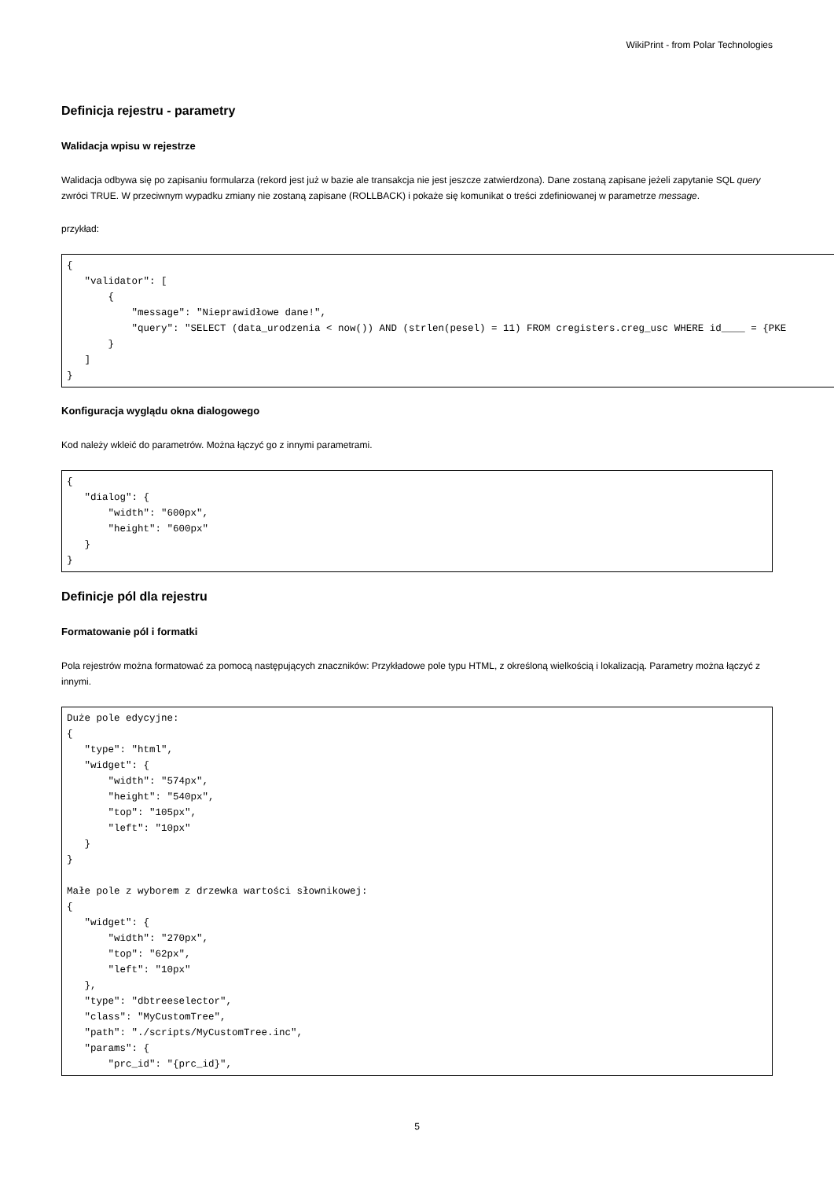WikiPrint - from Polar Technologies
Definicja rejestru - parametry
Walidacja wpisu w rejestrze
Walidacja odbywa się po zapisaniu formularza (rekord jest już w bazie ale transakcja nie jest jeszcze zatwierdzona). Dane zostaną zapisane jeżeli zapytanie SQL query zwróci TRUE. W przeciwnym wypadku zmiany nie zostaną zapisane (ROLLBACK) i pokaże się komunikat o treści zdefiniowanej w parametrze message.
przykład:
{
   "validator": [
       {
           "message": "Nieprawidłowe dane!",
           "query": "SELECT (data_urodzenia < now()) AND (strlen(pesel) = 11) FROM cregisters.creg_usc WHERE id____ = {PKE
       }
   ]
}
Konfiguracja wyglądu okna dialogowego
Kod należy wkleić do parametrów. Można łączyć go z innymi parametrami.
{
   "dialog": {
       "width": "600px",
       "height": "600px"
   }
}
Definicje pól dla rejestru
Formatowanie pól i formatki
Pola rejestrów można formatować za pomocą następujących znaczników: Przykładowe pole typu HTML, z określoną wielkością i lokalizacją. Parametry można łączyć z innymi.
Duże pole edycyjne:
{
   "type": "html",
   "widget": {
       "width": "574px",
       "height": "540px",
       "top": "105px",
       "left": "10px"
   }
}

Małe pole z wyborem z drzewka wartości słownikowej:
{
   "widget": {
       "width": "270px",
       "top": "62px",
       "left": "10px"
   },
   "type": "dbtreeselector",
   "class": "MyCustomTree",
   "path": "./scripts/MyCustomTree.inc",
   "params": {
       "prc_id": "{prc_id}",
5